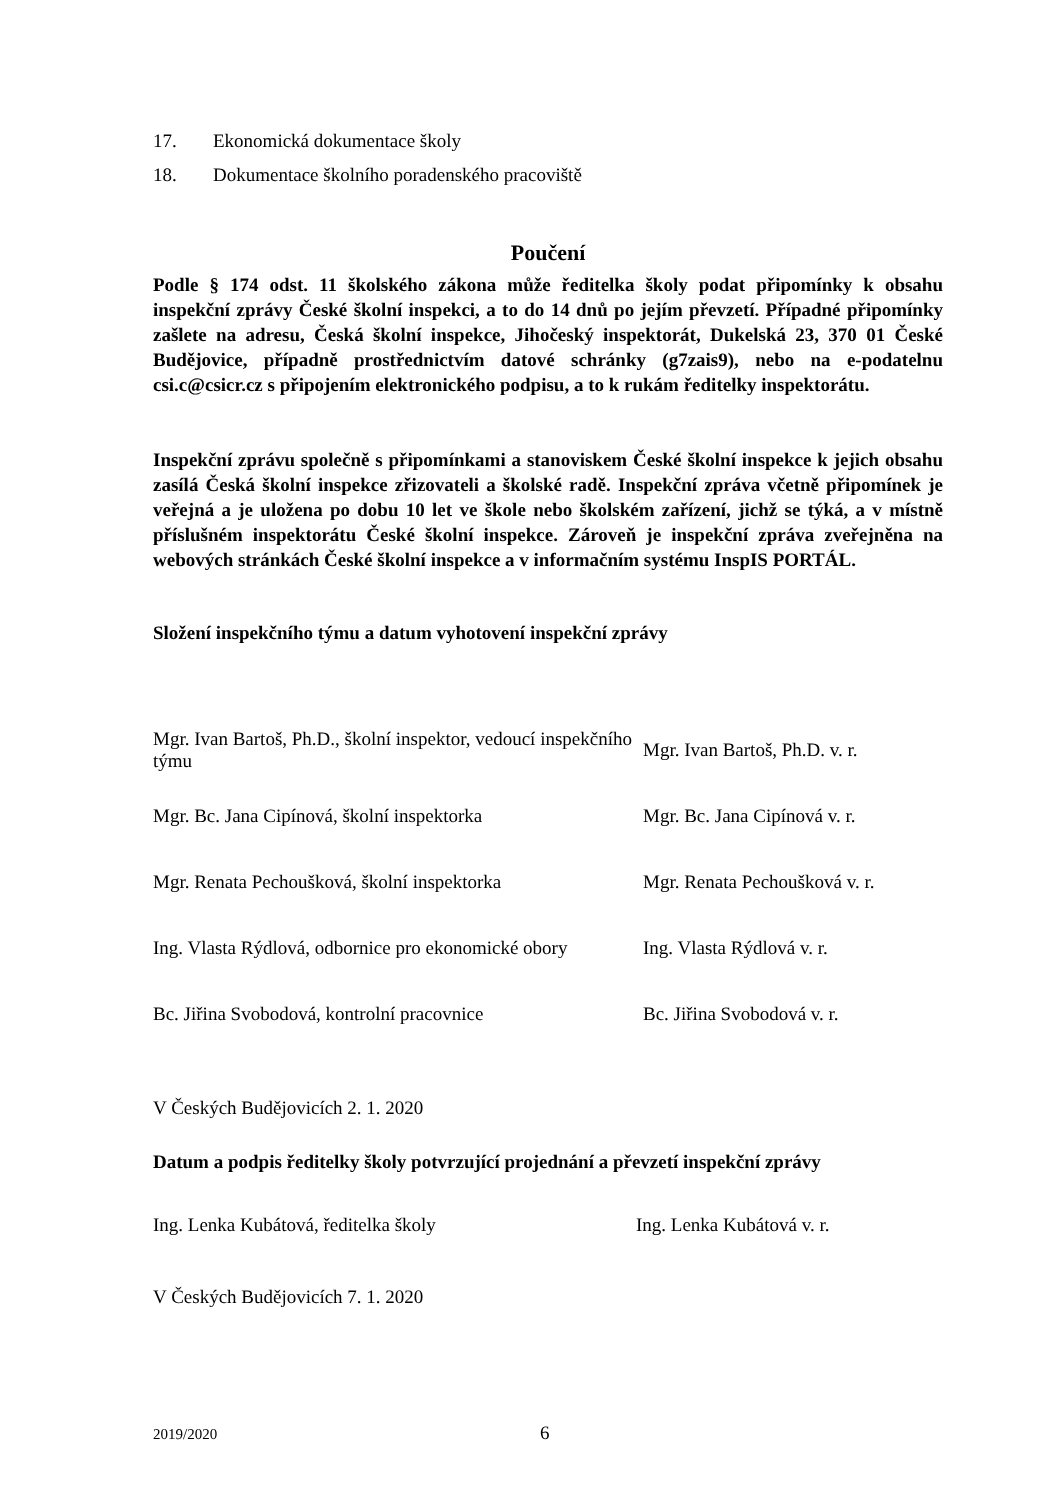17. Ekonomická dokumentace školy
18. Dokumentace školního poradenského pracoviště
Poučení
Podle § 174 odst. 11 školského zákona může ředitelka školy podat připomínky k obsahu inspekční zprávy České školní inspekci, a to do 14 dnů po jejím převzetí. Případné připomínky zašlete na adresu, Česká školní inspekce, Jihočeský inspektorát, Dukelská 23, 370 01 České Budějovice, případně prostřednictvím datové schránky (g7zais9), nebo na e-podatelnu csi.c@csicr.cz s připojením elektronického podpisu, a to k rukám ředitelky inspektorátu.
Inspekční zprávu společně s připomínkami a stanoviskem České školní inspekce k jejich obsahu zasílá Česká školní inspekce zřizovateli a školské radě. Inspekční zpráva včetně připomínek je veřejná a je uložena po dobu 10 let ve škole nebo školském zařízení, jichž se týká, a v místně příslušném inspektorátu České školní inspekce. Zároveň je inspekční zpráva zveřejněna na webových stránkách České školní inspekce a v informačním systému InspIS PORTÁL.
Složení inspekčního týmu a datum vyhotovení inspekční zprávy
| Mgr. Ivan Bartoš, Ph.D., školní inspektor, vedoucí inspekčního týmu | Mgr. Ivan Bartoš, Ph.D. v. r. |
| Mgr. Bc. Jana Cipínová, školní inspektorka | Mgr. Bc. Jana Cipínová v. r. |
| Mgr. Renata Pechoušková, školní inspektorka | Mgr. Renata Pechoušková v. r. |
| Ing. Vlasta Rýdlová, odbornice pro ekonomické obory | Ing. Vlasta Rýdlová v. r. |
| Bc. Jiřina Svobodová, kontrolní pracovnice | Bc. Jiřina Svobodová v. r. |
V Českých Budějovicích 2. 1. 2020
Datum a podpis ředitelky školy potvrzující projednání a převzetí inspekční zprávy
| Ing. Lenka Kubátová, ředitelka školy | Ing. Lenka Kubátová v. r. |
V Českých Budějovicích 7. 1. 2020
2019/2020 6